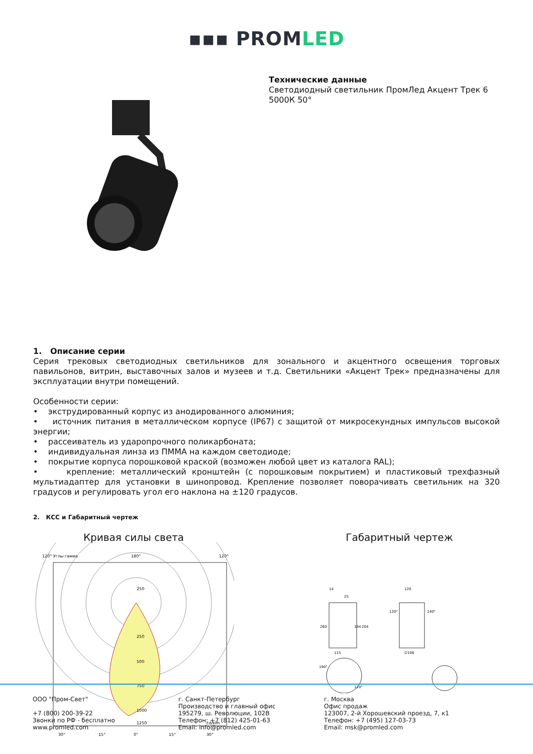▪▪▪ PROMLED
Технические данные
Светодиодный светильник ПромЛед Акцент Трек 6 5000К 50°
1. Описание серии
Серия трековых светодиодных светильников для зонального и акцентного освещения торговых павильонов, витрин, выставочных залов и музеев и т.д. Светильники «Акцент Трек» предназначены для эксплуатации внутри помещений.
Особенности серии:
• экструдированный корпус из анодированного алюминия;
• источник питания в металлическом корпусе (IP67) с защитой от микросекундных импульсов высокой энергии;
• рассеиватель из ударопрочного поликарбоната;
• индивидуальная линза из ПММА на каждом светодиоде;
• покрытие корпуса порошковой краской (возможен любой цвет из каталога RAL);
• крепление: металлический кронштейн (с порошковым покрытием) и пластиковый трехфазный мультиадаптер для установки в шинопровод. Крепление позволяет поворачивать светильник на 320 градусов и регулировать угол его наклона на ±120 градусов.
2. КСС и Габаритный чертеж
Кривая силы света
120° Углы гамма
180°
120°
250
250
500
750
1000
1250
cd/klm
30°
15°
0°
15°
30°
Габаритный чертеж
115
14
260
∅106
120
164
204
25
190°
120°
120°
140°
ООО "Пром-Свет"
+7 (800) 200-39-22
Звонки по РФ - бесплатно
www.promled.com
г. Санкт-Петербург
Производство и главный офис
195279, ш. Революции, 102В
Телефон: +7 (812) 425-01-63
Email: info@promled.com
г. Москва
Офис продаж
123007, 2-й Хорошевский проезд, 7, к1
Телефон: +7 (495) 127-03-73
Email: msk@promled.com